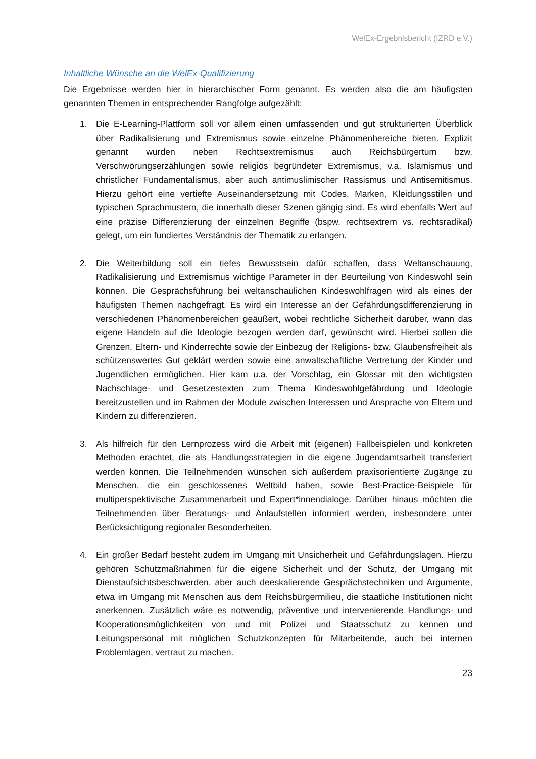WelEx-Ergebnisbericht (IZRD e.V.)
Inhaltliche Wünsche an die WelEx-Qualifizierung
Die Ergebnisse werden hier in hierarchischer Form genannt. Es werden also die am häufigsten genannten Themen in entsprechender Rangfolge aufgezählt:
1. Die E-Learning-Plattform soll vor allem einen umfassenden und gut strukturierten Überblick über Radikalisierung und Extremismus sowie einzelne Phänomenbereiche bieten. Explizit genannt wurden neben Rechtsextremismus auch Reichsbürgertum bzw. Verschwörungserzählungen sowie religiös begründeter Extremismus, v.a. Islamismus und christlicher Fundamentalismus, aber auch antimuslimischer Rassismus und Antisemitismus. Hierzu gehört eine vertiefte Auseinandersetzung mit Codes, Marken, Kleidungsstilen und typischen Sprachmustern, die innerhalb dieser Szenen gängig sind. Es wird ebenfalls Wert auf eine präzise Differenzierung der einzelnen Begriffe (bspw. rechtsextrem vs. rechtsradikal) gelegt, um ein fundiertes Verständnis der Thematik zu erlangen.
2. Die Weiterbildung soll ein tiefes Bewusstsein dafür schaffen, dass Weltanschauung, Radikalisierung und Extremismus wichtige Parameter in der Beurteilung von Kindeswohl sein können. Die Gesprächsführung bei weltanschaulichen Kindeswohlfragen wird als eines der häufigsten Themen nachgefragt. Es wird ein Interesse an der Gefährdungsdifferenzierung in verschiedenen Phänomenbereichen geäußert, wobei rechtliche Sicherheit darüber, wann das eigene Handeln auf die Ideologie bezogen werden darf, gewünscht wird. Hierbei sollen die Grenzen, Eltern- und Kinderrechte sowie der Einbezug der Religions- bzw. Glaubensfreiheit als schützenswertes Gut geklärt werden sowie eine anwaltschaftliche Vertretung der Kinder und Jugendlichen ermöglichen. Hier kam u.a. der Vorschlag, ein Glossar mit den wichtigsten Nachschlage- und Gesetzestexten zum Thema Kindeswohlgefährdung und Ideologie bereitzustellen und im Rahmen der Module zwischen Interessen und Ansprache von Eltern und Kindern zu differenzieren.
3. Als hilfreich für den Lernprozess wird die Arbeit mit (eigenen) Fallbeispielen und konkreten Methoden erachtet, die als Handlungsstrategien in die eigene Jugendamtsarbeit transferiert werden können. Die Teilnehmenden wünschen sich außerdem praxisorientierte Zugänge zu Menschen, die ein geschlossenes Weltbild haben, sowie Best-Practice-Beispiele für multiperspektivische Zusammenarbeit und Expert*innendialoge. Darüber hinaus möchten die Teilnehmenden über Beratungs- und Anlaufstellen informiert werden, insbesondere unter Berücksichtigung regionaler Besonderheiten.
4. Ein großer Bedarf besteht zudem im Umgang mit Unsicherheit und Gefährdungslagen. Hierzu gehören Schutzmaßnahmen für die eigene Sicherheit und der Schutz, der Umgang mit Dienstaufsichtsbeschwerden, aber auch deeskalierende Gesprächstechniken und Argumente, etwa im Umgang mit Menschen aus dem Reichsbürgermilieu, die staatliche Institutionen nicht anerkennen. Zusätzlich wäre es notwendig, präventive und intervenierende Handlungs- und Kooperationsmöglichkeiten von und mit Polizei und Staatsschutz zu kennen und Leitungspersonal mit möglichen Schutzkonzepten für Mitarbeitende, auch bei internen Problemlagen, vertraut zu machen.
23